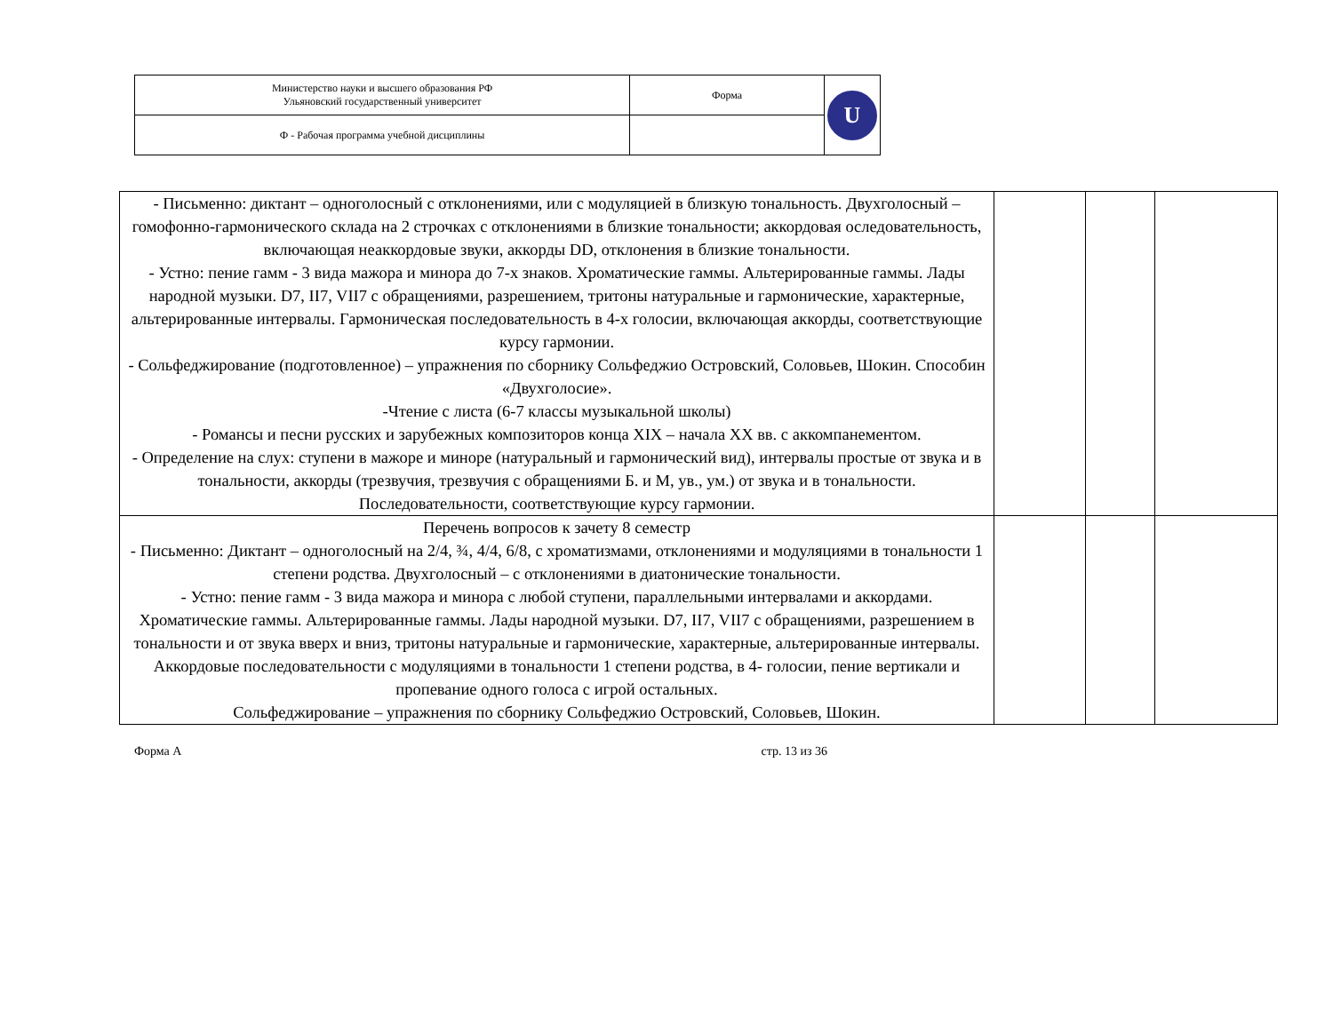| Министерство науки и высшего образования РФ Ульяновский государственный университет | Форма | U |
| Ф - Рабочая программа учебной дисциплины | | |
| - Письменно: диктант – одноголосный с отклонениями, или с модуляцией в близкую тональность. Двухголосный – гомофонно-гармонического склада на 2 строчках с отклонениями в близкие тональности; аккордовая оследовательность, включающая неаккордовые звуки, аккорды DD, отклонения в близкие тональности. - Устно: пение гамм - 3 вида мажора и минора до 7-х знаков. Хроматические гаммы. Альтерированные гаммы. Лады народной музыки. D7, II7, VII7 с обращениями, разрешением, тритоны натуральные и гармонические, характерные, альтерированные интервалы. Гармоническая последовательность в 4-х голосии, включающая аккорды, соответствующие курсу гармонии. - Сольфеджирование (подготовленное) – упражнения по сборнику Сольфеджио Островский, Соловьев, Шокин. Способин «Двухголосие». -Чтение с листа (6-7 классы музыкальной школы) - Романсы и песни русских и зарубежных композиторов конца XIX – начала XX вв. с аккомпанементом. - Определение на слух: ступени в мажоре и миноре (натуральный и гармонический вид), интервалы простые от звука и в тональности, аккорды (трезвучия, трезвучия с обращениями Б. и М, ув., ум.) от звука и в тональности. Последовательности, соответствующие курсу гармонии. | | | |
| Перечень вопросов к зачету 8 семестр - Письменно: Диктант – одноголосный на 2/4, ¾, 4/4, 6/8, с хроматизмами, отклонениями и модуляциями в тональности 1 степени родства. Двухголосный – с отклонениями в диатонические тональности. - Устно: пение гамм - 3 вида мажора и минора с любой ступени, параллельными интервалами и аккордами. Хроматические гаммы. Альтерированные гаммы. Лады народной музыки. D7, II7, VII7 с обращениями, разрешением в тональности и от звука вверх и вниз, тритоны натуральные и гармонические, характерные, альтерированные интервалы. Аккордовые последовательности с модуляциями в тональности 1 степени родства, в 4- голосии, пение вертикали и пропевание одного голоса с игрой остальных. Сольфеджирование – упражнения по сборнику Сольфеджио Островский, Соловьев, Шокин. | | | |
Форма А стр. 13 из 36